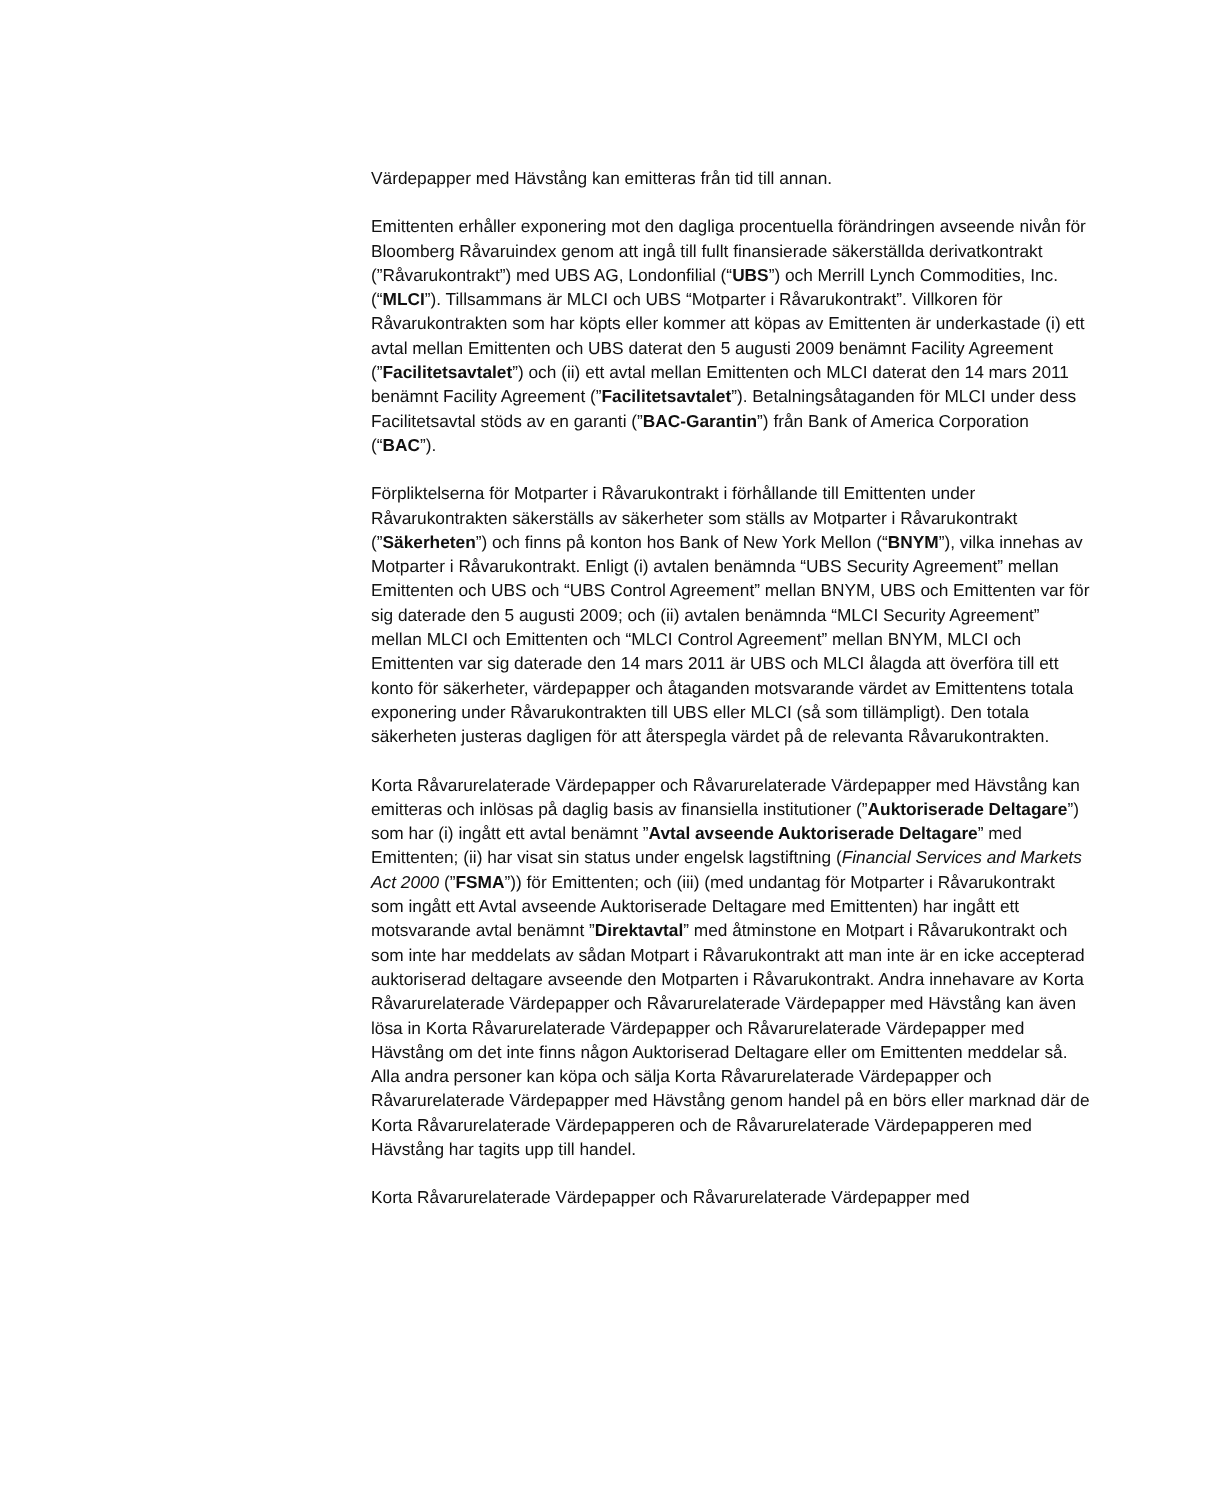Värdepapper med Hävstång kan emitteras från tid till annan.
Emittenten erhåller exponering mot den dagliga procentuella förändringen avseende nivån för Bloomberg Råvaruindex genom att ingå till fullt finansierade säkerställda derivatkontrakt (”Råvarukontrakt”) med UBS AG, Londonfilial (“UBS”) och Merrill Lynch Commodities, Inc. (“MLCI”). Tillsammans är MLCI och UBS “Motparter i Råvarukontrakt”. Villkoren för Råvarukontrakten som har köpts eller kommer att köpas av Emittenten är underkastade (i) ett avtal mellan Emittenten och UBS daterat den 5 augusti 2009 benämnt Facility Agreement (”Facilitetsavtalet”) och (ii) ett avtal mellan Emittenten och MLCI daterat den 14 mars 2011 benämnt Facility Agreement (”Facilitetsavtalet”). Betalningsåtaganden för MLCI under dess Facilitetsavtal stöds av en garanti (”BAC-Garantin”) från Bank of America Corporation (“BAC”).
Förpliktelserna för Motparter i Råvarukontrakt i förhållande till Emittenten under Råvarukontrakten säkerställs av säkerheter som ställs av Motparter i Råvarukontrakt (”Säkerheten”) och finns på konton hos Bank of New York Mellon (“BNYM”), vilka innehas av Motparter i Råvarukontrakt. Enligt (i) avtalen benämnda “UBS Security Agreement” mellan Emittenten och UBS och “UBS Control Agreement” mellan BNYM, UBS och Emittenten var för sig daterade den 5 augusti 2009; och (ii) avtalen benämnda “MLCI Security Agreement” mellan MLCI och Emittenten och “MLCI Control Agreement” mellan BNYM, MLCI och Emittenten var sig daterade den 14 mars 2011 är UBS och MLCI ålagda att överföra till ett konto för säkerheter, värdepapper och åtaganden motsvarande värdet av Emittentens totala exponering under Råvarukontrakten till UBS eller MLCI (så som tillämpligt). Den totala säkerheten justeras dagligen för att återspegla värdet på de relevanta Råvarukontrakten.
Korta Råvarurelaterade Värdepapper och Råvarurelaterade Värdepapper med Hävstång kan emitteras och inlösas på daglig basis av finansiella institutioner (”Auktoriserade Deltagare”) som har (i) ingått ett avtal benämnt ”Avtal avseende Auktoriserade Deltagare” med Emittenten; (ii) har visat sin status under engelsk lagstiftning (Financial Services and Markets Act 2000 (”FSMA”)) för Emittenten; och (iii) (med undantag för Motparter i Råvarukontrakt som ingått ett Avtal avseende Auktoriserade Deltagare med Emittenten) har ingått ett motsvarande avtal benämnt ”Direktavtal” med åtminstone en Motpart i Råvarukontrakt och som inte har meddelats av sådan Motpart i Råvarukontrakt att man inte är en icke accepterad auktoriserad deltagare avseende den Motparten i Råvarukontrakt. Andra innehavare av Korta Råvarurelaterade Värdepapper och Råvarurelaterade Värdepapper med Hävstång kan även lösa in Korta Råvarurelaterade Värdepapper och Råvarurelaterade Värdepapper med Hävstång om det inte finns någon Auktoriserad Deltagare eller om Emittenten meddelar så. Alla andra personer kan köpa och sälja Korta Råvarurelaterade Värdepapper och Råvarurelaterade Värdepapper med Hävstång genom handel på en börs eller marknad där de Korta Råvarurelaterade Värdepapperen och de Råvarurelaterade Värdepapperen med Hävstång har tagits upp till handel.
Korta Råvarurelaterade Värdepapper och Råvarurelaterade Värdepapper med